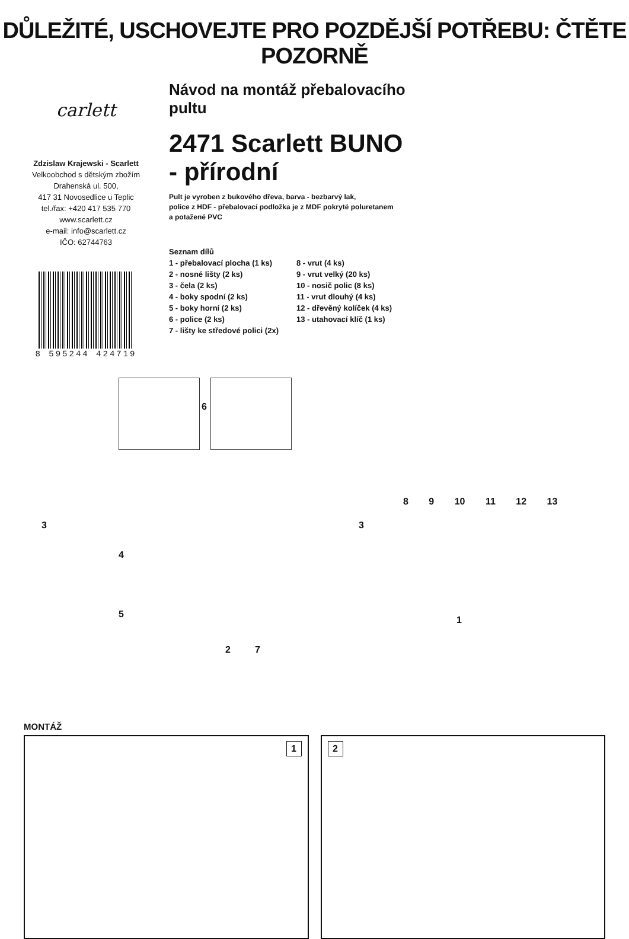DŮLEŽITÉ, USCHOVEJTE PRO POZDĚJŠÍ POTŘEBU: ČTĚTE POZORNĚ
carlett
Zdzislaw Krajewski - Scarlett
Velkoobchod s dětským zbožím
Drahenská ul. 500,
417 31 Novosedlice u Teplic
tel./fax: +420 417 535 770
www.scarlett.cz
e-mail: info@scarlett.cz
IČO: 62744763
8 595244 424719
Návod na montáž přebalovacího pultu
2471 Scarlett BUNO - přírodní
Pult je vyroben z bukového dřeva, barva - bezbarvý lak,
police z HDF - přebalovací podložka je z MDF pokryté poluretanem
a potažené PVC
Seznam dílů
1 - přebalovací plocha (1 ks)
2 - nosné lišty (2 ks)
3 - čela (2 ks)
4 - boky spodní (2 ks)
5 - boky horní (2 ks)
6 - police (2 ks)
7 - lišty ke středové polici (2x)
8 - vrut (4 ks)
9 - vrut velký (20 ks)
10 - nosič polic (8 ks)
11 - vrut dlouhý (4 ks)
12 - dřevěný kolíček (4 ks)
13 - utahovací klíč (1 ks)
6
3
4
5
2 7
3
8 9 10 11 12 13
1
MONTÁŽ
1
2